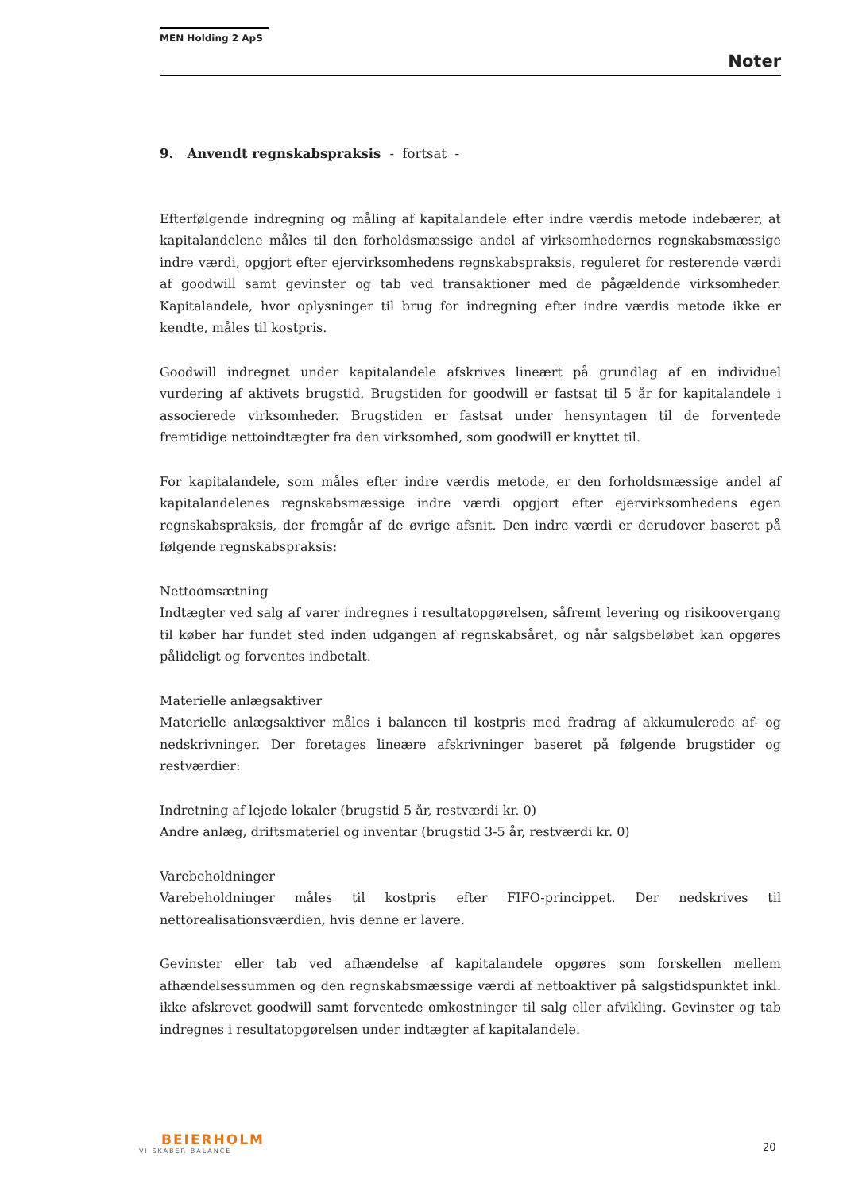MEN Holding 2 ApS
Noter
9. Anvendt regnskabspraksis - fortsat -
Efterfølgende indregning og måling af kapitalandele efter indre værdis metode indebærer, at kapitalandelene måles til den forholdsmæssige andel af virksomhedernes regnskabsmæssige indre værdi, opgjort efter ejervirksomhedens regnskabspraksis, reguleret for resterende værdi af goodwill samt gevinster og tab ved transaktioner med de pågældende virksomheder. Kapitalandele, hvor oplysninger til brug for indregning efter indre værdis metode ikke er kendte, måles til kostpris.
Goodwill indregnet under kapitalandele afskrives lineært på grundlag af en individuel vurdering af aktivets brugstid. Brugstiden for goodwill er fastsat til 5 år for kapitalandele i associerede virksomheder. Brugstiden er fastsat under hensyntagen til de forventede fremtidige nettoindtægter fra den virksomhed, som goodwill er knyttet til.
For kapitalandele, som måles efter indre værdis metode, er den forholdsmæssige andel af kapitalandelenes regnskabsmæssige indre værdi opgjort efter ejervirksomhedens egen regnskabspraksis, der fremgår af de øvrige afsnit. Den indre værdi er derudover baseret på følgende regnskabspraksis:
Nettoomsætning
Indtægter ved salg af varer indregnes i resultatopgørelsen, såfremt levering og risikoovergang til køber har fundet sted inden udgangen af regnskabsåret, og når salgsbeløbet kan opgøres pålideligt og forventes indbetalt.
Materielle anlægsaktiver
Materielle anlægsaktiver måles i balancen til kostpris med fradrag af akkumulerede af- og nedskrivninger. Der foretages lineære afskrivninger baseret på følgende brugstider og restværdier:
Indretning af lejede lokaler (brugstid 5 år, restværdi kr. 0)
Andre anlæg, driftsmateriel og inventar (brugstid 3-5 år, restværdi kr. 0)
Varebeholdninger
Varebeholdninger måles til kostpris efter FIFO-princippet. Der nedskrives til nettorealisationsværdien, hvis denne er lavere.
Gevinster eller tab ved afhændelse af kapitalandele opgøres som forskellen mellem afhændelsessummen og den regnskabsmæssige værdi af nettoaktiver på salgstidspunktet inkl. ikke afskrevet goodwill samt forventede omkostninger til salg eller afvikling. Gevinster og tab indregnes i resultatopgørelsen under indtægter af kapitalandele.
BEIERHOLM
VI SKABER BALANCE
20